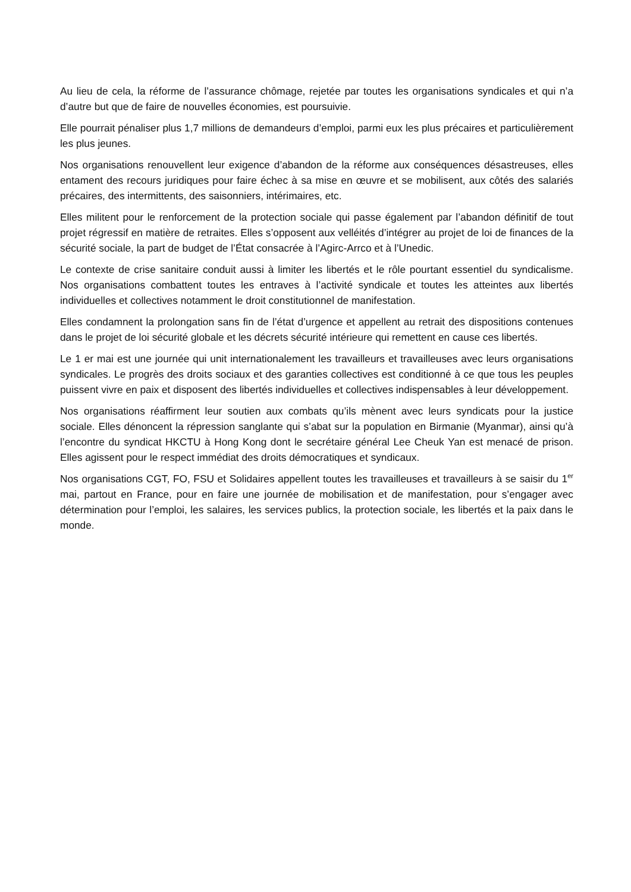Au lieu de cela, la réforme de l’assurance chômage, rejetée par toutes les organisations syndicales et qui n’a d’autre but que de faire de nouvelles économies, est poursuivie.
Elle pourrait pénaliser plus 1,7 millions de demandeurs d’emploi, parmi eux les plus précaires et particulièrement les plus jeunes.
Nos organisations renouvellent leur exigence d’abandon de la réforme aux conséquences désastreuses, elles entament des recours juridiques pour faire échec à sa mise en œuvre et se mobilisent, aux côtés des salariés précaires, des intermittents, des saisonniers, intérimaires, etc.
Elles militent pour le renforcement de la protection sociale qui passe également par l’abandon définitif de tout projet régressif en matière de retraites. Elles s’opposent aux velléités d’intégrer au projet de loi de finances de la sécurité sociale, la part de budget de l’État consacrée à l’Agirc-Arrco et à l’Unedic.
Le contexte de crise sanitaire conduit aussi à limiter les libertés et le rôle pourtant essentiel du syndicalisme. Nos organisations combattent toutes les entraves à l’activité syndicale et toutes les atteintes aux libertés individuelles et collectives notamment le droit constitutionnel de manifestation.
Elles condamnent la prolongation sans fin de l’état d’urgence et appellent au retrait des dispositions contenues dans le projet de loi sécurité globale et les décrets sécurité intérieure qui remettent en cause ces libertés.
Le 1 er mai est une journée qui unit internationalement les travailleurs et travailleuses avec leurs organisations syndicales. Le progrès des droits sociaux et des garanties collectives est conditionné à ce que tous les peuples puissent vivre en paix et disposent des libertés individuelles et collectives indispensables à leur développement.
Nos organisations réaffirment leur soutien aux combats qu’ils mènent avec leurs syndicats pour la justice sociale. Elles dénoncent la répression sanglante qui s’abat sur la population en Birmanie (Myanmar), ainsi qu’à l’encontre du syndicat HKCTU à Hong Kong dont le secrétaire général Lee Cheuk Yan est menacé de prison. Elles agissent pour le respect immédiat des droits démocratiques et syndicaux.
Nos organisations CGT, FO, FSU et Solidaires appellent toutes les travailleuses et travailleurs à se saisir du 1<sup>er</sup> mai, partout en France, pour en faire une journée de mobilisation et de manifestation, pour s’engager avec détermination pour l’emploi, les salaires, les services publics, la protection sociale, les libertés et la paix dans le monde.